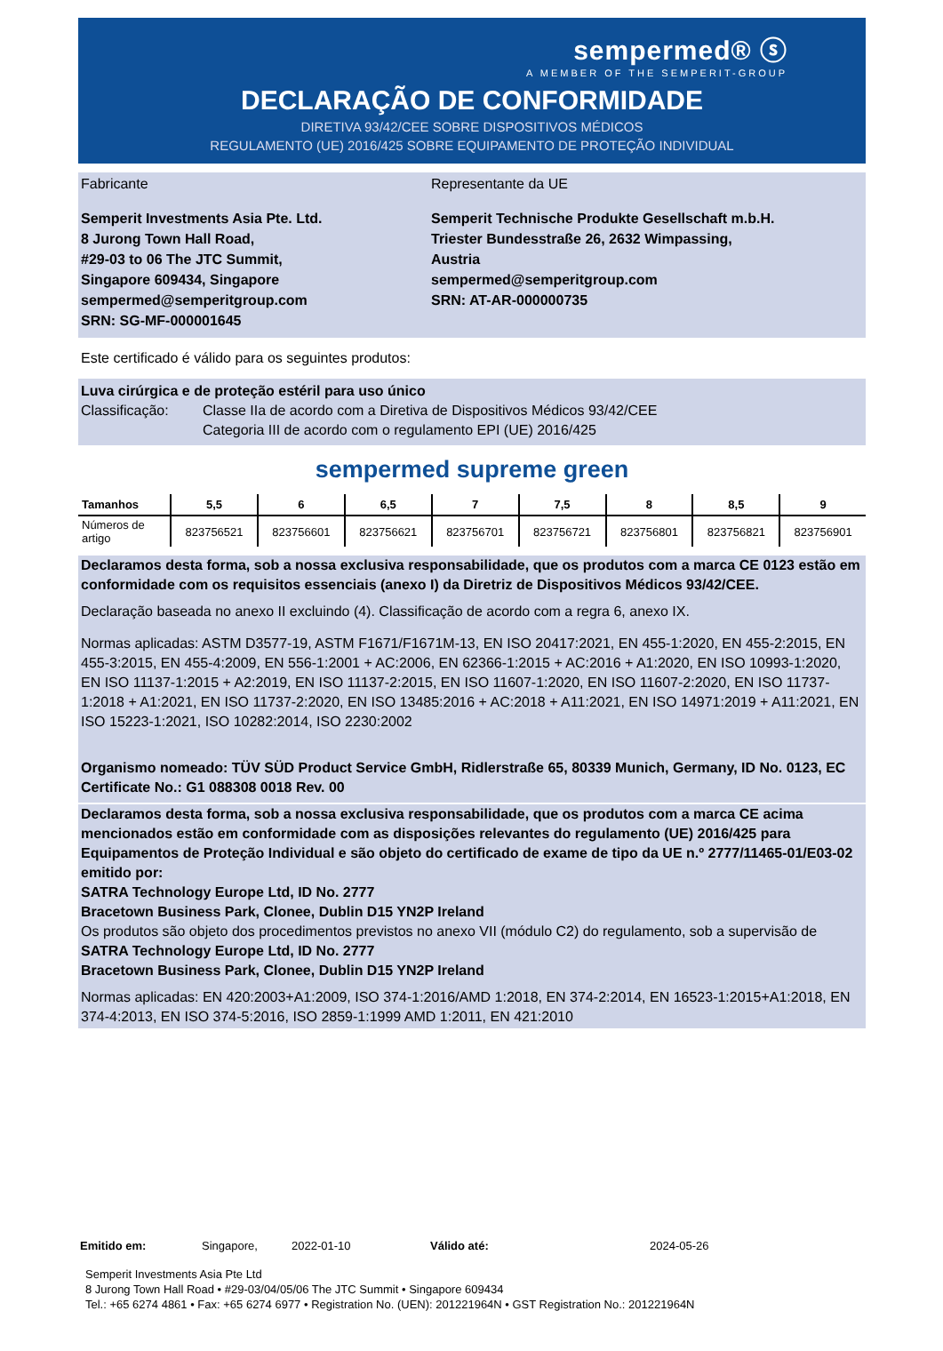sempermed® ⓢ
A MEMBER OF THE SEMPERIT-GROUP
DECLARAÇÃO DE CONFORMIDADE
DIRETIVA 93/42/CEE SOBRE DISPOSITIVOS MÉDICOS
REGULAMENTO (UE) 2016/425 SOBRE EQUIPAMENTO DE PROTEÇÃO INDIVIDUAL
Fabricante
Semperit Investments Asia Pte. Ltd.
8 Jurong Town Hall Road,
#29-03 to 06 The JTC Summit,
Singapore 609434, Singapore
sempermed@semperitgroup.com
SRN: SG-MF-000001645
Representante da UE
Semperit Technische Produkte Gesellschaft m.b.H.
Triester Bundesstraße 26, 2632 Wimpassing, Austria
sempermed@semperitgroup.com
SRN: AT-AR-000000735
Este certificado é válido para os seguintes produtos:
Luva cirúrgica e de proteção estéril para uso único
Classificação: Classe IIa de acordo com a Diretiva de Dispositivos Médicos 93/42/CEE
Categoria III de acordo com o regulamento EPI (UE) 2016/425
sempermed supreme green
| Tamanhos | 5,5 | 6 | 6,5 | 7 | 7,5 | 8 | 8,5 | 9 |
| --- | --- | --- | --- | --- | --- | --- | --- | --- |
| Números de artigo | 823756521 | 823756601 | 823756621 | 823756701 | 823756721 | 823756801 | 823756821 | 823756901 |
Declaramos desta forma, sob a nossa exclusiva responsabilidade, que os produtos com a marca CE 0123 estão em conformidade com os requisitos essenciais (anexo I) da Diretriz de Dispositivos Médicos 93/42/CEE.
Declaração baseada no anexo II excluindo (4). Classificação de acordo com a regra 6, anexo IX.
Normas aplicadas: ASTM D3577-19, ASTM F1671/F1671M-13, EN ISO 20417:2021, EN 455-1:2020, EN 455-2:2015, EN 455-3:2015, EN 455-4:2009, EN 556-1:2001 + AC:2006, EN 62366-1:2015 + AC:2016 + A1:2020, EN ISO 10993-1:2020, EN ISO 11137-1:2015 + A2:2019, EN ISO 11137-2:2015, EN ISO 11607-1:2020, EN ISO 11607-2:2020, EN ISO 11737-1:2018 + A1:2021, EN ISO 11737-2:2020, EN ISO 13485:2016 + AC:2018 + A11:2021, EN ISO 14971:2019 + A11:2021, EN ISO 15223-1:2021, ISO 10282:2014, ISO 2230:2002
Organismo nomeado: TÜV SÜD Product Service GmbH, Ridlerstraße 65, 80339 Munich, Germany, ID No. 0123, EC Certificate No.: G1 088308 0018 Rev. 00
Declaramos desta forma, sob a nossa exclusiva responsabilidade, que os produtos com a marca CE acima mencionados estão em conformidade com as disposições relevantes do regulamento (UE) 2016/425 para Equipamentos de Proteção Individual e são objeto do certificado de exame de tipo da UE n.º 2777/11465-01/E03-02 emitido por:
SATRA Technology Europe Ltd, ID No. 2777
Bracetown Business Park, Clonee, Dublin D15 YN2P Ireland
Os produtos são objeto dos procedimentos previstos no anexo VII (módulo C2) do regulamento, sob a supervisão de
SATRA Technology Europe Ltd, ID No. 2777
Bracetown Business Park, Clonee, Dublin D15 YN2P Ireland
Normas aplicadas: EN 420:2003+A1:2009, ISO 374-1:2016/AMD 1:2018, EN 374-2:2014, EN 16523-1:2015+A1:2018, EN 374-4:2013, EN ISO 374-5:2016, ISO 2859-1:1999 AMD 1:2011, EN 421:2010
Emitido em: Singapore, 2022-01-10 Válido até: 2024-05-26
Semperit Investments Asia Pte Ltd
8 Jurong Town Hall Road • #29-03/04/05/06 The JTC Summit • Singapore 609434
Tel.: +65 6274 4861 • Fax: +65 6274 6977 • Registration No. (UEN): 201221964N • GST Registration No.: 201221964N